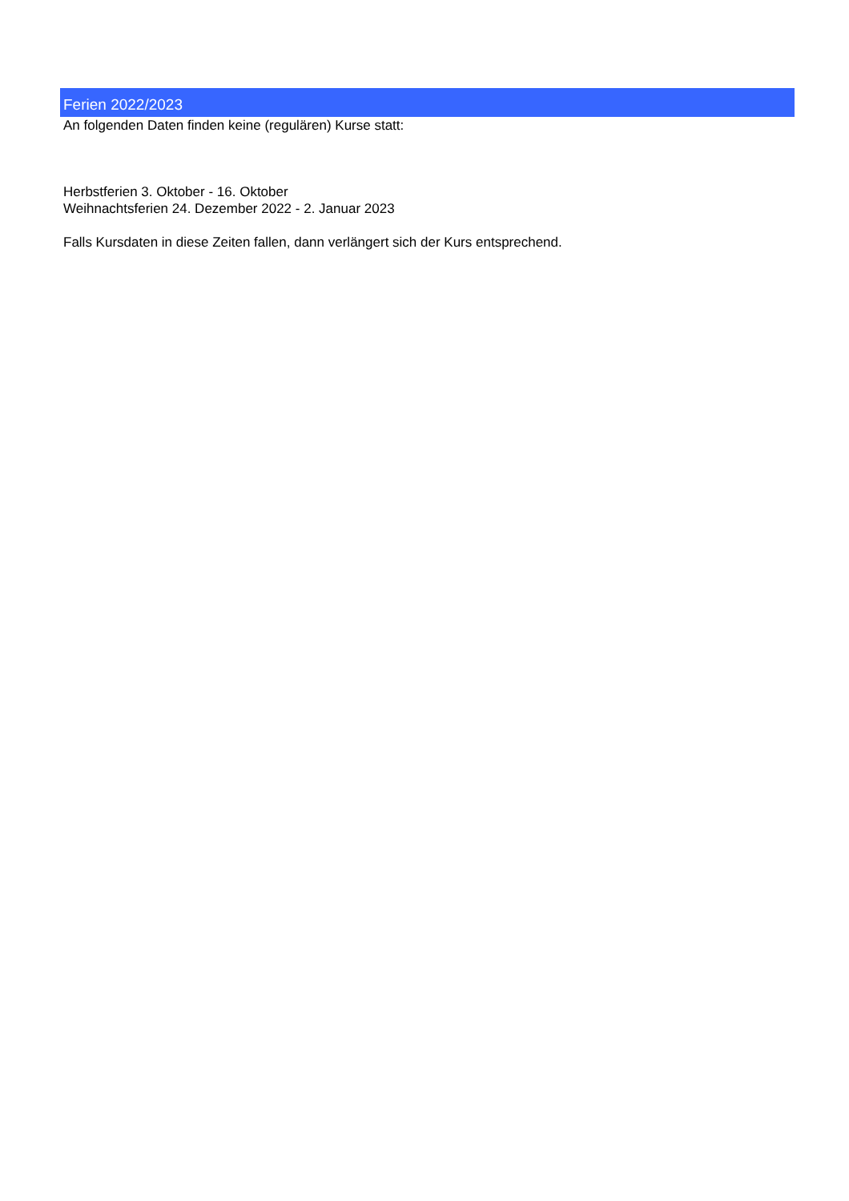Ferien 2022/2023
An folgenden Daten finden keine (regulären) Kurse statt:
Herbstferien 3. Oktober - 16. Oktober
Weihnachtsferien 24. Dezember 2022 - 2. Januar 2023
Falls Kursdaten in diese Zeiten fallen, dann verlängert sich der Kurs entsprechend.